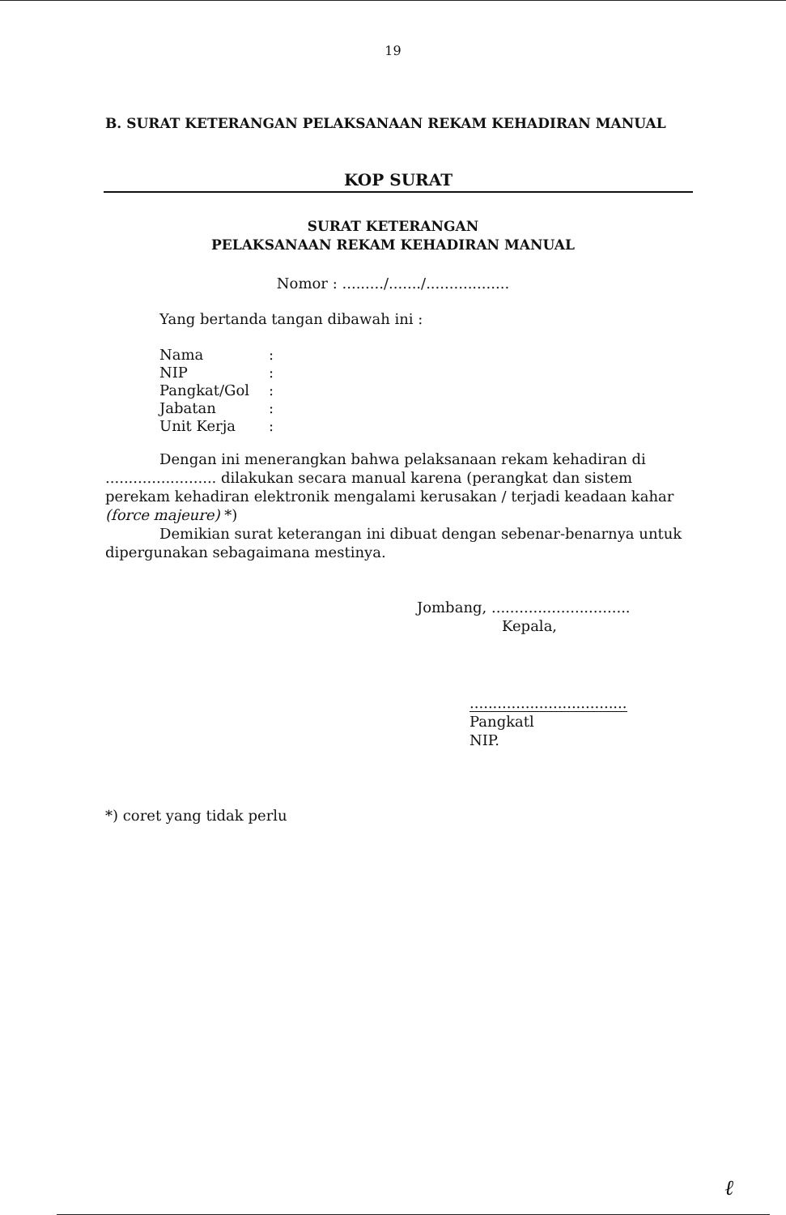19
B. SURAT KETERANGAN PELAKSANAAN REKAM KEHADIRAN MANUAL
KOP SURAT
SURAT KETERANGAN
PELAKSANAAN REKAM KEHADIRAN MANUAL
Nomor : ........./......./..................
Yang bertanda tangan dibawah ini :
| Nama | : |
| NIP | : |
| Pangkat/Gol | : |
| Jabatan | : |
| Unit Kerja | : |
Dengan ini menerangkan bahwa pelaksanaan rekam kehadiran di ........................ dilakukan secara manual karena (perangkat dan sistem perekam kehadiran elektronik mengalami kerusakan / terjadi keadaan kahar (force majeure) *)
Demikian surat keterangan ini dibuat dengan sebenar-benarnya untuk dipergunakan sebagaimana mestinya.
Jombang, ..............................
Kepala,
..................................
Pangkatl
NIP.
*) coret yang tidak perlu
ℓ